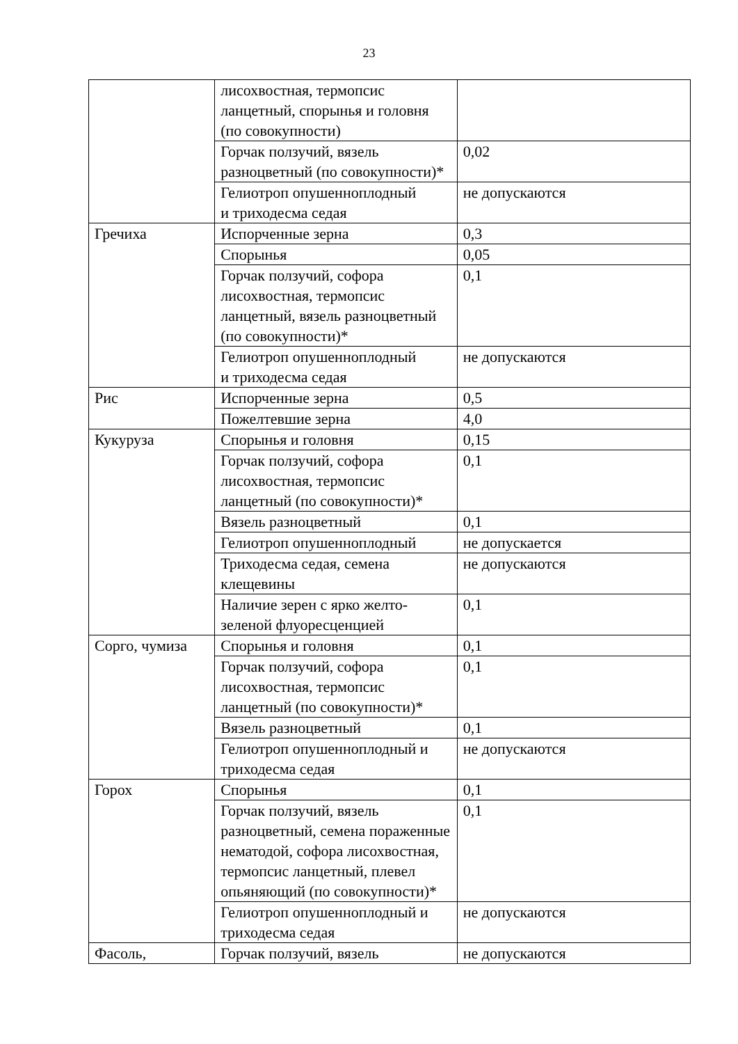23
| | лисохвостная, термопсис ланцетный, спорынья и головня (по совокупности) | |
| | Горчак ползучий, вязель разноцветный (по совокупности)* | 0,02 |
| | Гелиотроп опушенноплодный и триходесма седая | не допускаются |
| Гречиха | Испорченные зерна | 0,3 |
| | Спорынья | 0,05 |
| | Горчак ползучий, софора лисохвостная, термопсис ланцетный, вязель разноцветный (по совокупности)* | 0,1 |
| | Гелиотроп опушенноплодный и триходесма седая | не допускаются |
| Рис | Испорченные зерна | 0,5 |
| | Пожелтевшие зерна | 4,0 |
| Кукуруза | Спорынья и головня | 0,15 |
| | Горчак ползучий, софора лисохвостная, термопсис ланцетный (по совокупности)* | 0,1 |
| | Вязель разноцветный | 0,1 |
| | Гелиотроп опушенноплодный | не допускается |
| | Триходесма седая, семена клещевины | не допускаются |
| | Наличие зерен с ярко желто-зеленой флуоресценцией | 0,1 |
| Сорго, чумиза | Спорынья и головня | 0,1 |
| | Горчак ползучий, софора лисохвостная, термопсис ланцетный (по совокупности)* | 0,1 |
| | Вязель разноцветный | 0,1 |
| | Гелиотроп опушенноплодный и триходесма седая | не допускаются |
| Горох | Спорынья | 0,1 |
| | Горчак ползучий, вязель разноцветный, семена пораженные нематодой, софора лисохвостная, термопсис ланцетный, плевел опьяняющий (по совокупности)* | 0,1 |
| | Гелиотроп опушенноплодный и триходесма седая | не допускаются |
| Фасоль, | Горчак ползучий, вязель | не допускаются |